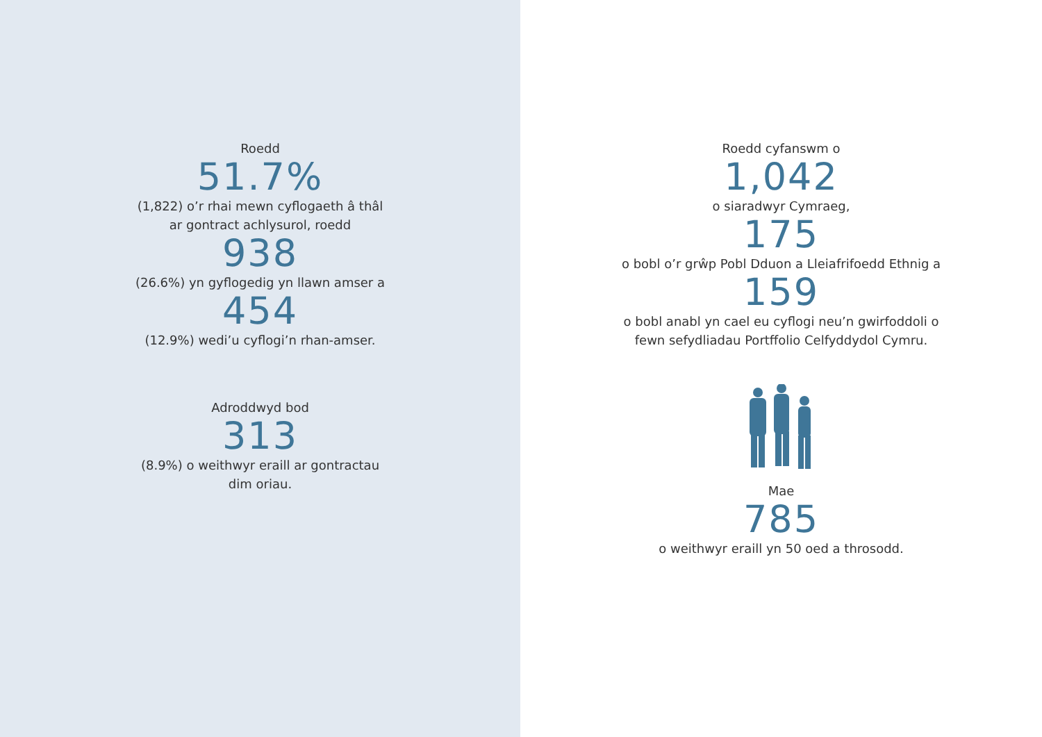Roedd
51.7%
(1,822) o’r rhai mewn cyflogaeth â thâl
ar gontract achlysurol, roedd
938
(26.6%) yn gyflogedig yn llawn amser a
454
(12.9%) wedi’u cyflogi’n rhan-amser.
Adroddwyd bod
313
(8.9%) o weithwyr eraill ar gontractau
dim oriau.
Roedd cyfanswm o
1,042
o siaradwyr Cymraeg,
175
o bobl o’r grŵp Pobl Dduon a Lleiafrifoedd Ethnig a
159
o bobl anabl yn cael eu cyflogi neu’n gwirfoddoli o
fewn sefydliadau Portffolio Celfyddydol Cymru.
Mae
785
o weithwyr eraill yn 50 oed a throsodd.